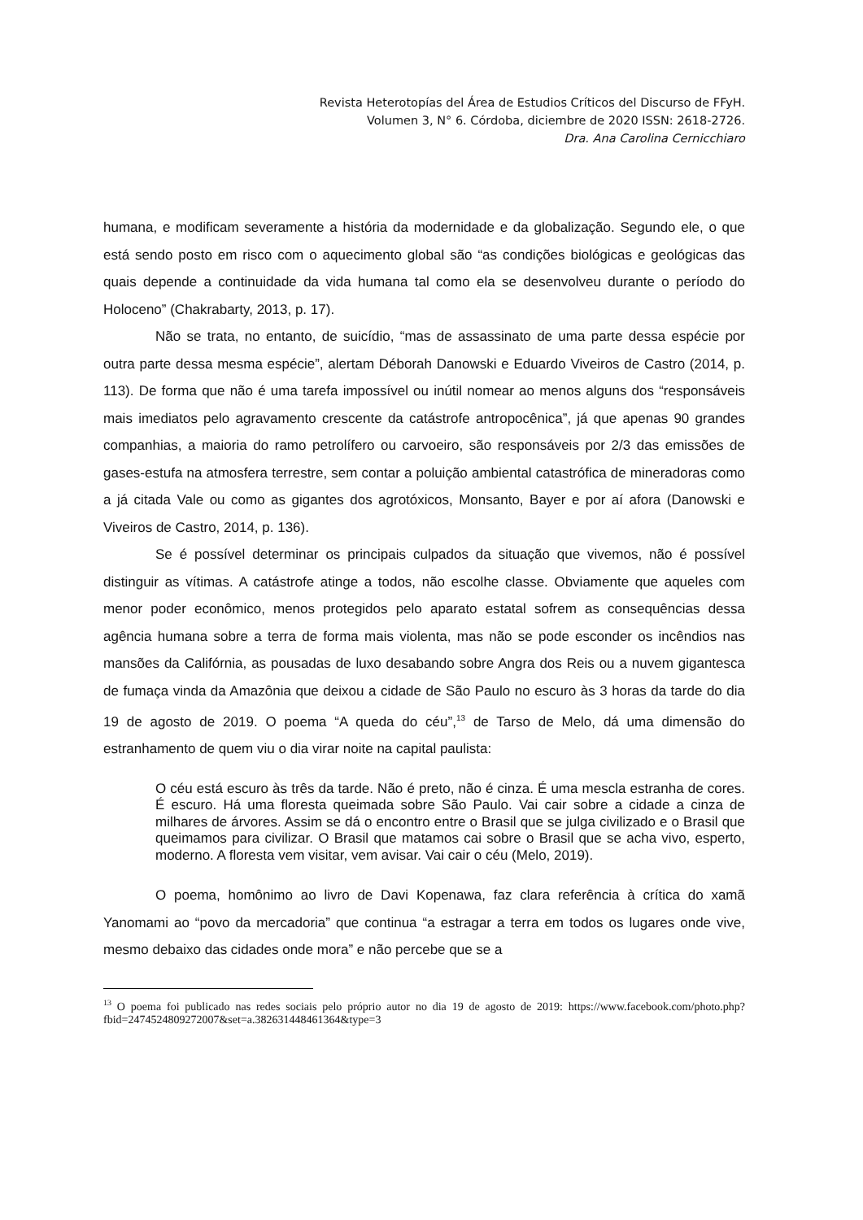Revista Heterotopías del Área de Estudios Críticos del Discurso de FFyH.
Volumen 3, N° 6. Córdoba, diciembre de 2020 ISSN: 2618-2726.
Dra. Ana Carolina Cernicchiaro
humana, e modificam severamente a história da modernidade e da globalização. Segundo ele, o que está sendo posto em risco com o aquecimento global são “as condições biológicas e geológicas das quais depende a continuidade da vida humana tal como ela se desenvolveu durante o período do Holoceno” (Chakrabarty, 2013, p. 17).
Não se trata, no entanto, de suicídio, “mas de assassinato de uma parte dessa espécie por outra parte dessa mesma espécie”, alertam Déborah Danowski e Eduardo Viveiros de Castro (2014, p. 113). De forma que não é uma tarefa impossível ou inútil nomear ao menos alguns dos “responsáveis mais imediatos pelo agravamento crescente da catástrofe antropocênica”, já que apenas 90 grandes companhias, a maioria do ramo petrolífero ou carvoeiro, são responsáveis por 2/3 das emissões de gases-estufa na atmosfera terrestre, sem contar a poluição ambiental catastrófica de mineradoras como a já citada Vale ou como as gigantes dos agrotóxicos, Monsanto, Bayer e por aí afora (Danowski e Viveiros de Castro, 2014, p. 136).
Se é possível determinar os principais culpados da situação que vivemos, não é possível distinguir as vítimas. A catástrofe atinge a todos, não escolhe classe. Obviamente que aqueles com menor poder econômico, menos protegidos pelo aparato estatal sofrem as consequências dessa agência humana sobre a terra de forma mais violenta, mas não se pode esconder os incêndios nas mansões da Califórnia, as pousadas de luxo desabando sobre Angra dos Reis ou a nuvem gigantesca de fumaça vinda da Amazônia que deixou a cidade de São Paulo no escuro às 3 horas da tarde do dia 19 de agosto de 2019. O poema “A queda do céu”,<sup>13</sup> de Tarso de Melo, dá uma dimensão do estranhamento de quem viu o dia virar noite na capital paulista:
O céu está escuro às três da tarde. Não é preto, não é cinza. É uma mescla estranha de cores. É escuro. Há uma floresta queimada sobre São Paulo. Vai cair sobre a cidade a cinza de milhares de árvores. Assim se dá o encontro entre o Brasil que se julga civilizado e o Brasil que queimamos para civilizar. O Brasil que matamos cai sobre o Brasil que se acha vivo, esperto, moderno. A floresta vem visitar, vem avisar. Vai cair o céu (Melo, 2019).
O poema, homônimo ao livro de Davi Kopenawa, faz clara referência à crítica do xamã Yanomami ao “povo da mercadoria” que continua “a estragar a terra em todos os lugares onde vive, mesmo debaixo das cidades onde mora” e não percebe que se a
<sup>13</sup> O poema foi publicado nas redes sociais pelo próprio autor no dia 19 de agosto de 2019: https://www.facebook.com/photo.php?fbid=2474524809272007&set=a.382631448461364&type=3